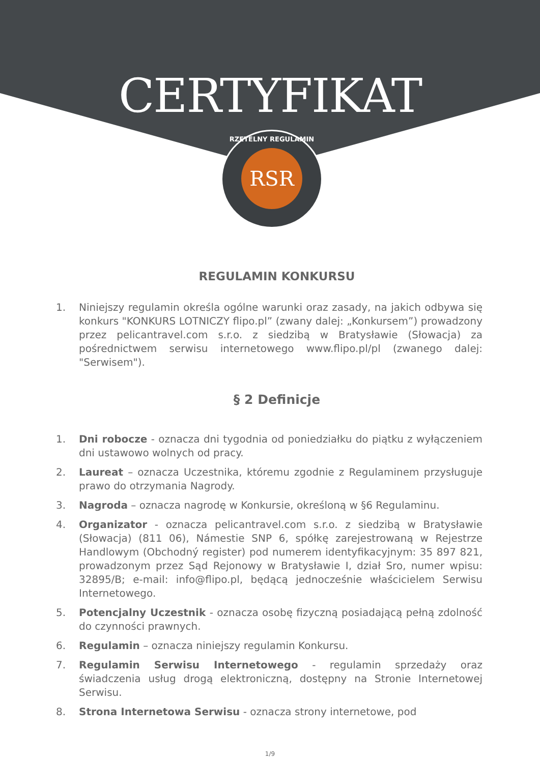CERTYFIKAT
RZETELNY REGULAMIN
RSR
REGULAMIN KONKURSU
1. Niniejszy regulamin określa ogólne warunki oraz zasady, na jakich odbywa się konkurs "KONKURS LOTNICZY flipo.pl” (zwany dalej: „Konkursem”) prowadzony przez pelicantravel.com s.r.o. z siedzibą w Bratysławie (Słowacja) za pośrednictwem serwisu internetowego www.flipo.pl/pl (zwanego dalej: "Serwisem").
§ 2 Definicje
1. Dni robocze - oznacza dni tygodnia od poniedziałku do piątku z wyłączeniem dni ustawowo wolnych od pracy.
2. Laureat – oznacza Uczestnika, któremu zgodnie z Regulaminem przysługuje prawo do otrzymania Nagrody.
3. Nagroda – oznacza nagrodę w Konkursie, określoną w §6 Regulaminu.
4. Organizator - oznacza pelicantravel.com s.r.o. z siedzibą w Bratysławie (Słowacja) (811 06), Námestie SNP 6, spółkę zarejestrowaną w Rejestrze Handlowym (Obchodný register) pod numerem identyfikacyjnym: 35 897 821, prowadzonym przez Sąd Rejonowy w Bratysławie I, dział Sro, numer wpisu: 32895/B; e-mail: info@flipo.pl, będącą jednocześnie właścicielem Serwisu Internetowego.
5. Potencjalny Uczestnik - oznacza osobę fizyczną posiadającą pełną zdolność do czynności prawnych.
6. Regulamin – oznacza niniejszy regulamin Konkursu.
7. Regulamin Serwisu Internetowego - regulamin sprzedaży oraz świadczenia usług drogą elektroniczną, dostępny na Stronie Internetowej Serwisu.
8. Strona Internetowa Serwisu - oznacza strony internetowe, pod
1/9